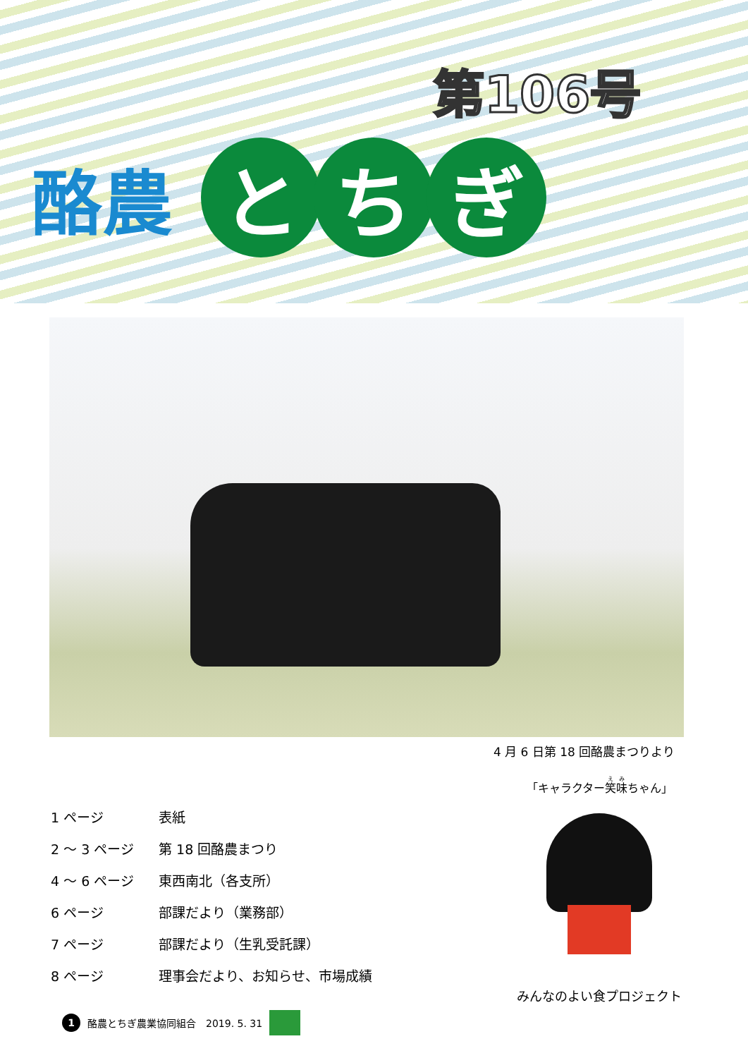第106号
酪農
と ち ぎ
4 月 6 日第 18 回酪農まつりより
| 1 ページ | 表紙 |
| 2 ～ 3 ページ | 第 18 回酪農まつり |
| 4 ～ 6 ページ | 東西南北（各支所） |
| 6 ページ | 部課だより（業務部） |
| 7 ページ | 部課だより（生乳受託課） |
| 8 ページ | 理事会だより、お知らせ、市場成績 |
「キャラクター笑味ちゃん」
みんなのよい食プロジェクト
1 酪農とちぎ農業協同組合　2019. 5. 31